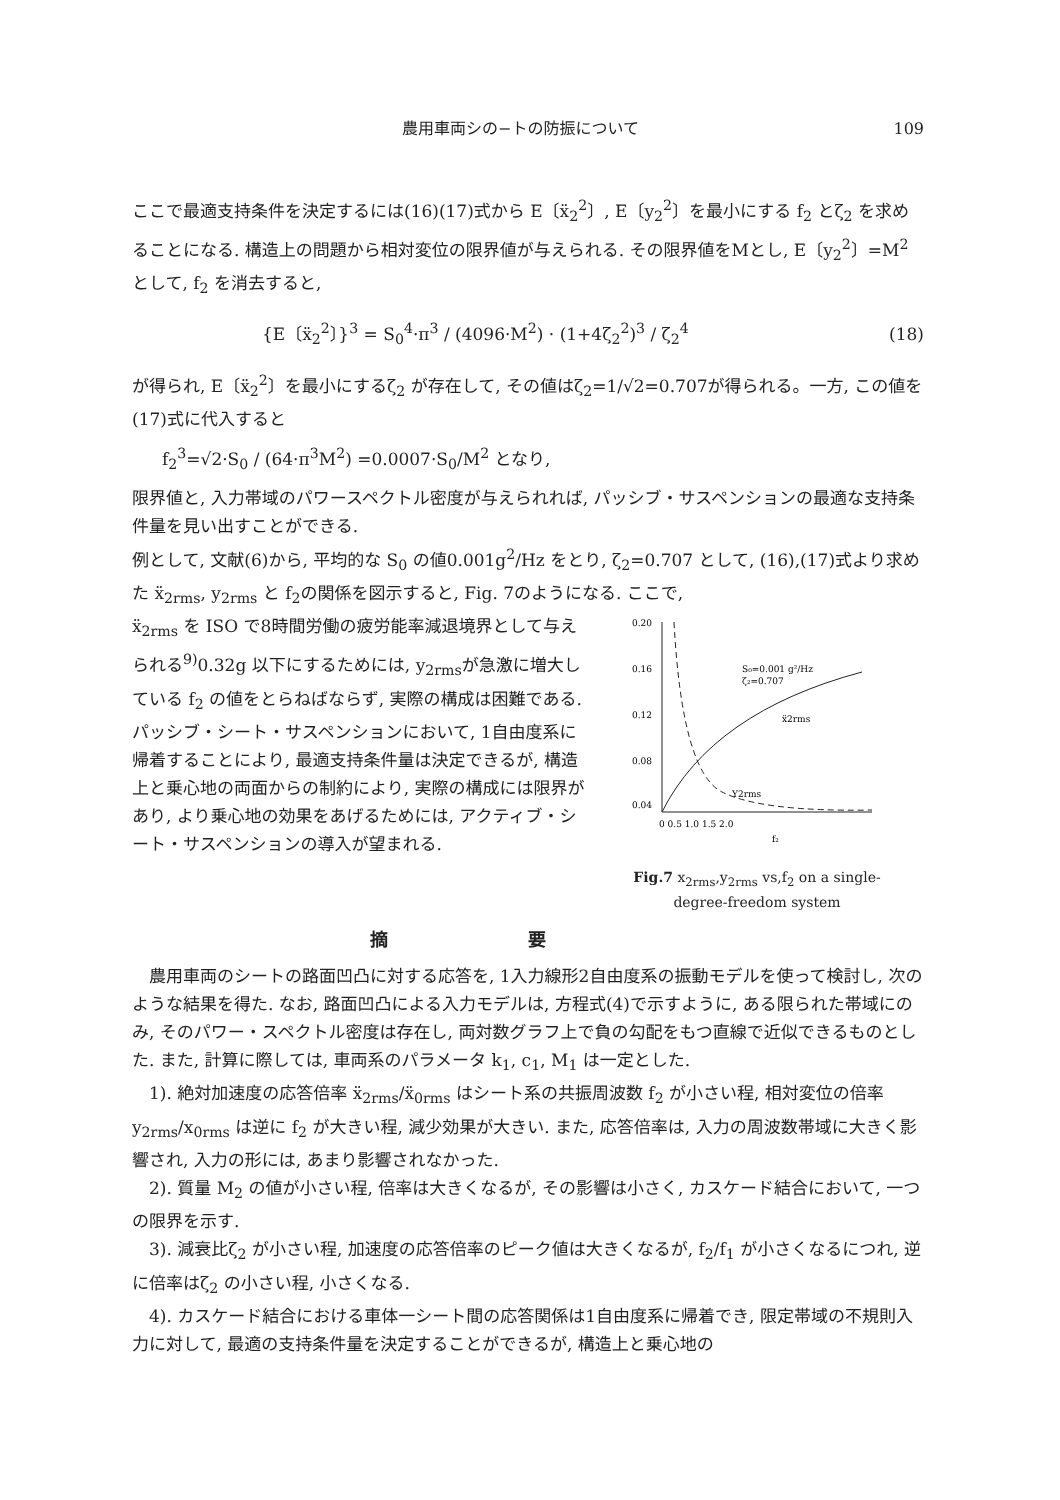農用車両シの−トの防振について 109
ここで最適支持条件を決定するには(16)(17)式から E〔ẍ<sub>2</sub><sup>2</sup>〕, E〔y<sub>2</sub><sup>2</sup>〕を最小にする f<sub>2</sub> とζ<sub>2</sub> を求めることになる. 構造上の問題から相対変位の限界値が与えられる. その限界値をMとし, E〔y<sub>2</sub><sup>2</sup>〕=M<sup>2</sup> として, f<sub>2</sub> を消去すると,
{E〔ẍ<sub>2</sub><sup>2</sup>〕}<sup>3</sup> = S<sub>0</sub><sup>4</sup>·π<sup>3</sup> / (4096·M<sup>2</sup>) · (1+4ζ<sub>2</sub><sup>2</sup>)<sup>3</sup> / ζ<sub>2</sub><sup>4</sup> (18)
が得られ, E〔ẍ<sub>2</sub><sup>2</sup>〕を最小にするζ<sub>2</sub> が存在して, その値はζ<sub>2</sub>=1/√2=0.707が得られる。一方, この値を(17)式に代入すると
f<sub>2</sub><sup>3</sup>=√2·S<sub>0</sub> / (64·π<sup>3</sup>M<sup>2</sup>) =0.0007·S<sub>0</sub>/M<sup>2</sup> となり,
限界値と, 入力帯域のパワースペクトル密度が与えられれば, パッシブ・サスペンションの最適な支持条件量を見い出すことができる.
例として, 文献(6)から, 平均的な S<sub>0</sub> の値0.001g<sup>2</sup>/Hz をとり, ζ<sub>2</sub>=0.707 として, (16),(17)式より求めた ẍ<sub>2rms</sub>, y<sub>2rms</sub> と f<sub>2</sub>の関係を図示すると, Fig. 7のようになる. ここで,
ẍ<sub>2rms</sub> を ISO で8時間労働の疲労能率減退境界として与えられる<sup>9)</sup>0.32g 以下にするためには, y<sub>2rms</sub>が急激に増大している f<sub>2</sub> の値をとらねばならず, 実際の構成は困難である. パッシブ・シート・サスペンションにおいて, 1自由度系に帰着することにより, 最適支持条件量は決定できるが, 構造上と乗心地の両面からの制約により, 実際の構成には限界があり, より乗心地の効果をあげるためには, アクティブ・シート・サスペンションの導入が望まれる.
0.20
0.16
0.12
0.08
0.04
0 0.5 1.0 1.5 2.0
S₀=0.001 g²/Hz
ζ₂=0.707
ẍ2rms
Y2rms
f₂
Fig.7 x<sub>2rms</sub>,y<sub>2rms</sub> vs,f<sub>2</sub> on a single-degree-freedom system
摘要
　農用車両のシートの路面凹凸に対する応答を, 1入力線形2自由度系の振動モデルを使って検討し, 次のような結果を得た. なお, 路面凹凸による入力モデルは, 方程式(4)で示すように, ある限られた帯域にのみ, そのパワー・スペクトル密度は存在し, 両対数グラフ上で負の勾配をもつ直線で近似できるものとした. また, 計算に際しては, 車両系のパラメータ k<sub>1</sub>, c<sub>1</sub>, M<sub>1</sub> は一定とした.
　1). 絶対加速度の応答倍率 ẍ<sub>2rms</sub>/ẍ<sub>0rms</sub> はシート系の共振周波数 f<sub>2</sub> が小さい程, 相対変位の倍率 y<sub>2rms</sub>/x<sub>0rms</sub> は逆に f<sub>2</sub> が大きい程, 減少効果が大きい. また, 応答倍率は, 入力の周波数帯域に大きく影響され, 入力の形には, あまり影響されなかった.
　2). 質量 M<sub>2</sub> の値が小さい程, 倍率は大きくなるが, その影響は小さく, カスケード結合において, 一つの限界を示す.
　3). 減衰比ζ<sub>2</sub> が小さい程, 加速度の応答倍率のピーク値は大きくなるが, f<sub>2</sub>/f<sub>1</sub> が小さくなるにつれ, 逆に倍率はζ<sub>2</sub> の小さい程, 小さくなる.
　4). カスケード結合における車体一シート間の応答関係は1自由度系に帰着でき, 限定帯域の不規則入力に対して, 最適の支持条件量を決定することができるが, 構造上と乗心地の